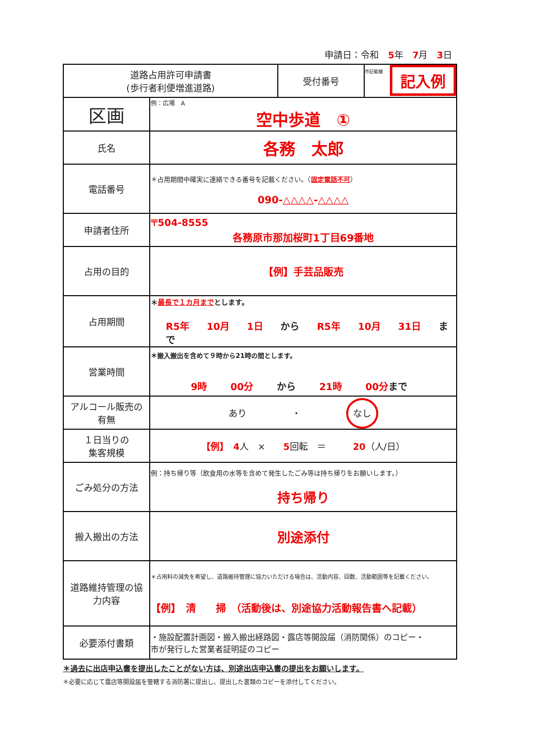申請日：令和　5年　7月　3日
| 道路占用許可申請書 (歩行者利便増進道路) | | 受付番号 | 市記載欄 記入例 |
| 区画 | 例：広場 A 空中歩道 ① | | |
| 氏名 | 各務 太郎 | | |
| 電話番号 | ＊占用期間中確実に連絡できる番号を記載ください。（ 固定電話不可 ） 090-△△△△-△△△△ | | |
| 申請者住所 | 〒504-8555 各務原市那加桜町1丁目69番地 | | |
| 占用の目的 | 【例】手芸品販売 | | |
| 占用期間 | ＊ 最長で１カ月まで とします。 R5年 10月 1日 から R5年 10月 31日 まで | | |
| 営業時間 | ＊搬入搬出を含めて９時から21時の間とします。 9時 00分 から 21時 00分 まで | | |
| アルコール販売の 有無 | あり ・ なし | | |
| １日当りの 集客規模 | 【例】 4 人 × 5 回転 ＝ 20 （人/日） | | |
| ごみ処分の方法 | 例：持ち帰り等（飲食用の水等を含めて発生したごみ等は持ち帰りをお願いします。） 持ち帰り | | |
| 搬入搬出の方法 | 別途添付 | | |
| 道路維持管理の協 力内容 | ＊占用料の減免を希望し、道路維持管理に協力いただける場合は、活動内容、回数、活動範囲等を記載ください。 【例】 清 掃 （活動後は、別途協力活動報告書へ記載） | | |
| 必要添付書類 | ・施設配置計画図・搬入搬出経路図・露店等開設届（消防関係）のコピー・ 市が発行した営業者証明証のコピー | | |
＊過去に出店申込書を提出したことがない方は、別途出店申込書の提出をお願いします。
＊必要に応じて露店等開設届を管轄する消防署に提出し、提出した書類のコピーを添付してください。